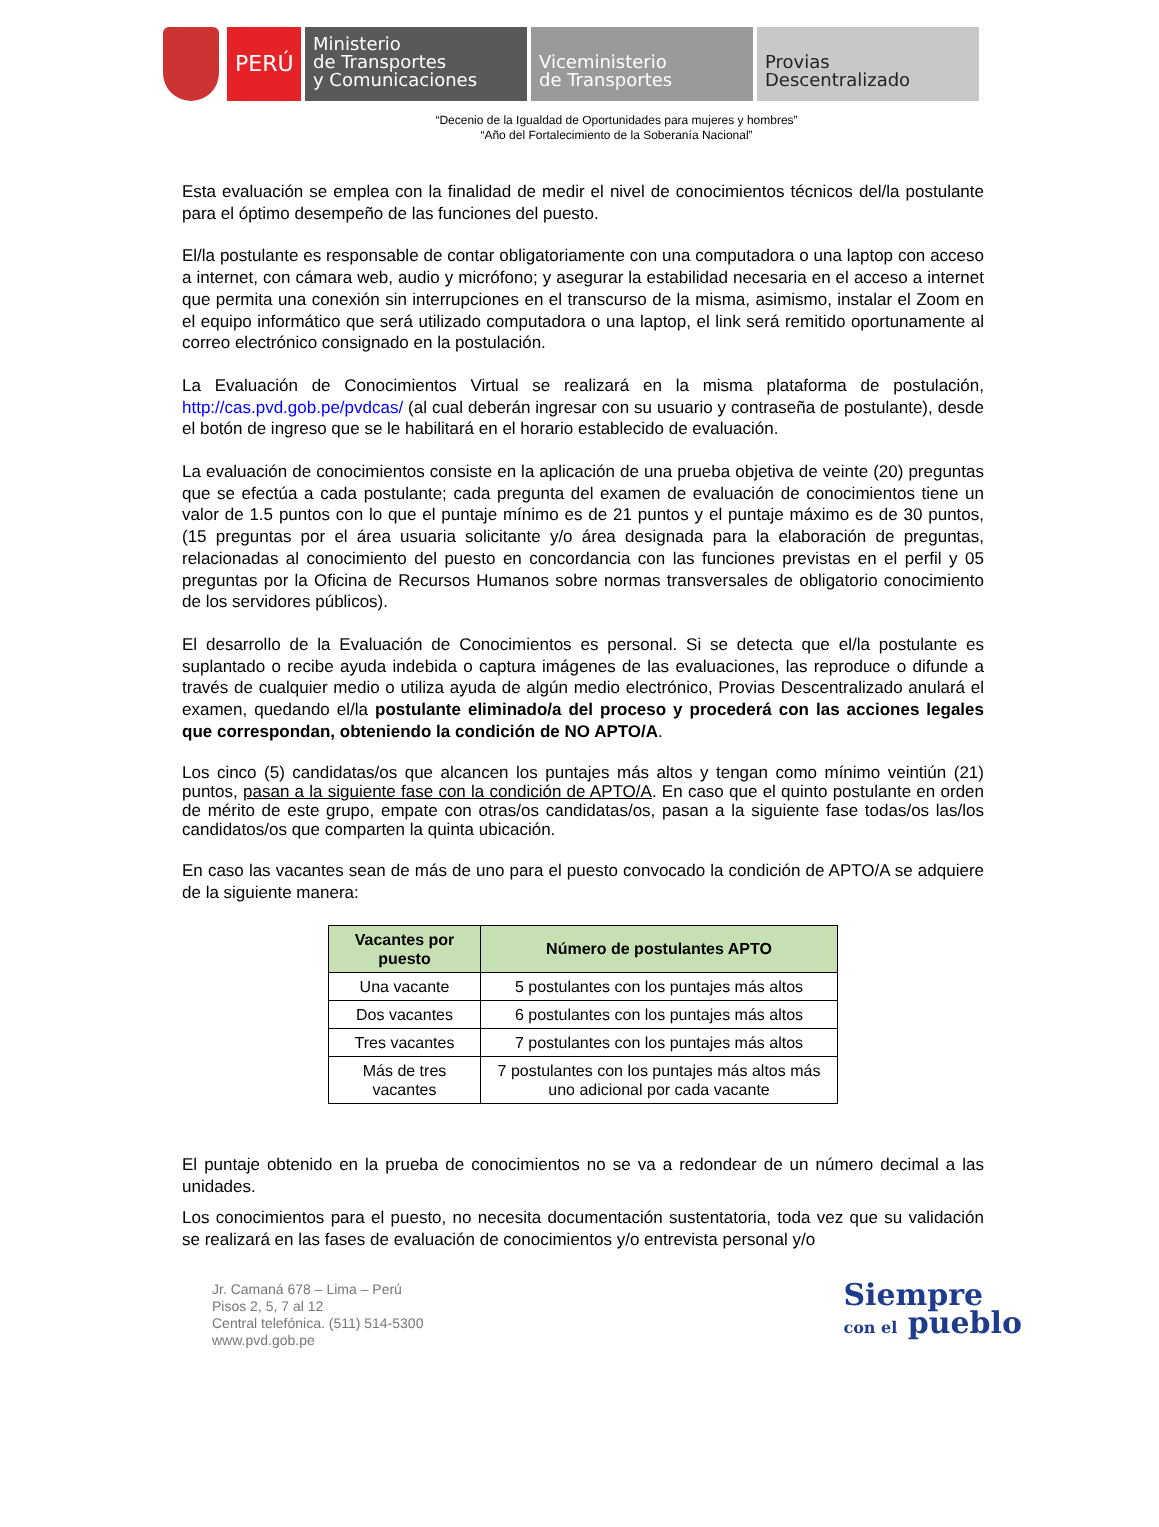PERÚ
Ministerio
de Transportes
y Comunicaciones
Viceministerio
de Transportes
Provias
Descentralizado
“Decenio de la Igualdad de Oportunidades para mujeres y hombres”
“Año del Fortalecimiento de la Soberanía Nacional”
Esta evaluación se emplea con la finalidad de medir el nivel de conocimientos técnicos del/la postulante para el óptimo desempeño de las funciones del puesto.
El/la postulante es responsable de contar obligatoriamente con una computadora o una laptop con acceso a internet, con cámara web, audio y micrófono; y asegurar la estabilidad necesaria en el acceso a internet que permita una conexión sin interrupciones en el transcurso de la misma, asimismo, instalar el Zoom en el equipo informático que será utilizado computadora o una laptop, el link será remitido oportunamente al correo electrónico consignado en la postulación.
La Evaluación de Conocimientos Virtual se realizará en la misma plataforma de postulación, http://cas.pvd.gob.pe/pvdcas/ (al cual deberán ingresar con su usuario y contraseña de postulante), desde el botón de ingreso que se le habilitará en el horario establecido de evaluación.
La evaluación de conocimientos consiste en la aplicación de una prueba objetiva de veinte (20) preguntas que se efectúa a cada postulante; cada pregunta del examen de evaluación de conocimientos tiene un valor de 1.5 puntos con lo que el puntaje mínimo es de 21 puntos y el puntaje máximo es de 30 puntos, (15 preguntas por el área usuaria solicitante y/o área designada para la elaboración de preguntas, relacionadas al conocimiento del puesto en concordancia con las funciones previstas en el perfil y 05 preguntas por la Oficina de Recursos Humanos sobre normas transversales de obligatorio conocimiento de los servidores públicos).
El desarrollo de la Evaluación de Conocimientos es personal. Si se detecta que el/la postulante es suplantado o recibe ayuda indebida o captura imágenes de las evaluaciones, las reproduce o difunde a través de cualquier medio o utiliza ayuda de algún medio electrónico, Provias Descentralizado anulará el examen, quedando el/la postulante eliminado/a del proceso y procederá con las acciones legales que correspondan, obteniendo la condición de NO APTO/A.
Los cinco (5) candidatas/os que alcancen los puntajes más altos y tengan como mínimo veintiún (21) puntos, pasan a la siguiente fase con la condición de APTO/A. En caso que el quinto postulante en orden de mérito de este grupo, empate con otras/os candidatas/os, pasan a la siguiente fase todas/os las/los candidatos/os que comparten la quinta ubicación.
En caso las vacantes sean de más de uno para el puesto convocado la condición de APTO/A se adquiere de la siguiente manera:
| Vacantes por puesto | Número de postulantes APTO |
| --- | --- |
| Una vacante | 5 postulantes con los puntajes más altos |
| Dos vacantes | 6 postulantes con los puntajes más altos |
| Tres vacantes | 7 postulantes con los puntajes más altos |
| Más de tres vacantes | 7 postulantes con los puntajes más altos más uno adicional por cada vacante |
El puntaje obtenido en la prueba de conocimientos no se va a redondear de un número decimal a las unidades.
Los conocimientos para el puesto, no necesita documentación sustentatoria, toda vez que su validación se realizará en las fases de evaluación de conocimientos y/o entrevista personal y/o
Jr. Camaná 678 – Lima – Perú
Pisos 2, 5, 7 al 12
Central telefónica. (511) 514-5300
www.pvd.gob.pe
Siempre
con el pueblo